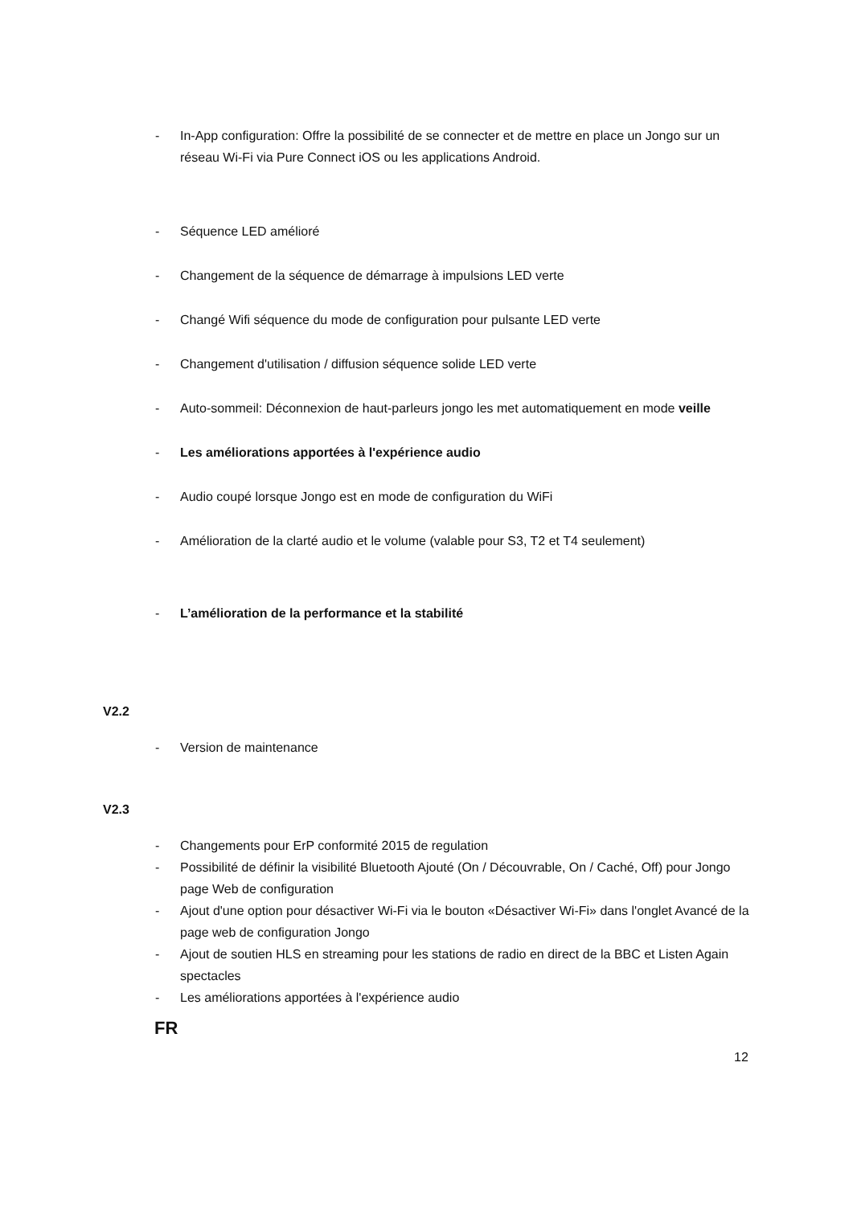- In-App configuration: Offre la possibilité de se connecter et de mettre en place un Jongo sur un réseau Wi-Fi via Pure Connect iOS ou les applications Android.
- Séquence LED amélioré
- Changement de la séquence de démarrage à impulsions LED verte
- Changé Wifi séquence du mode de configuration pour pulsante LED verte
- Changement d'utilisation / diffusion séquence solide LED verte
- Auto-sommeil: Déconnexion de haut-parleurs jongo les met automatiquement en mode veille
- Les améliorations apportées à l'expérience audio
- Audio coupé lorsque Jongo est en mode de configuration du WiFi
- Amélioration de la clarté audio et le volume (valable pour S3, T2 et T4 seulement)
- L’amélioration de la performance et la stabilité
V2.2
- Version de maintenance
V2.3
- Changements pour ErP conformité 2015 de regulation
- Possibilité de définir la visibilité Bluetooth Ajouté (On / Découvrable, On / Caché, Off) pour Jongo page Web de configuration
- Ajout d'une option pour désactiver Wi-Fi via le bouton «Désactiver Wi-Fi» dans l'onglet Avancé de la page web de configuration Jongo
- Ajout de soutien HLS en streaming pour les stations de radio en direct de la BBC et Listen Again spectacles
- Les améliorations apportées à l'expérience audio
FR
12